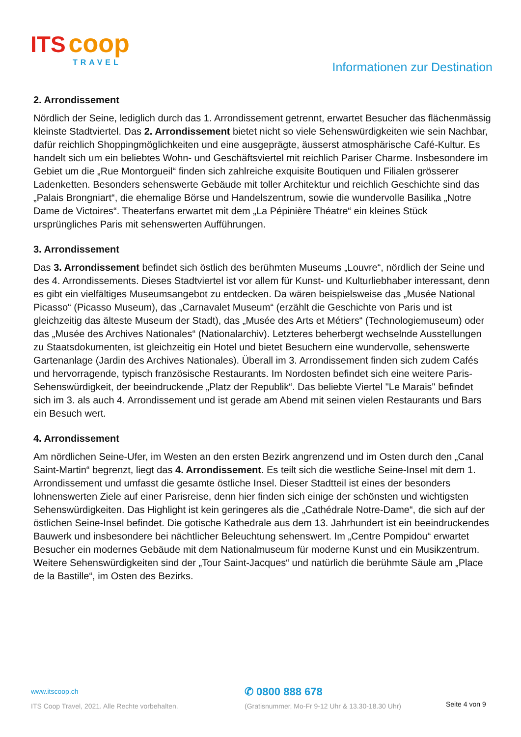ITS coop
TRAVEL
Informationen zur Destination
2. Arrondissement
Nördlich der Seine, lediglich durch das 1. Arrondissement getrennt, erwartet Besucher das flächenmässig kleinste Stadtviertel. Das 2. Arrondissement bietet nicht so viele Sehenswürdigkeiten wie sein Nachbar, dafür reichlich Shoppingmöglichkeiten und eine ausgeprägte, äusserst atmosphärische Café-Kultur. Es handelt sich um ein beliebtes Wohn- und Geschäftsviertel mit reichlich Pariser Charme. Insbesondere im Gebiet um die „Rue Montorgueil“ finden sich zahlreiche exquisite Boutiquen und Filialen grösserer Ladenketten. Besonders sehenswerte Gebäude mit toller Architektur und reichlich Geschichte sind das „Palais Brongniart“, die ehemalige Börse und Handelszentrum, sowie die wundervolle Basilika „Notre Dame de Victoires“. Theaterfans erwartet mit dem „La Pépinière Théatre“ ein kleines Stück ursprüngliches Paris mit sehenswerten Aufführungen.
3. Arrondissement
Das 3. Arrondissement befindet sich östlich des berühmten Museums „Louvre“, nördlich der Seine und des 4. Arrondissements. Dieses Stadtviertel ist vor allem für Kunst- und Kulturliebhaber interessant, denn es gibt ein vielfältiges Museumsangebot zu entdecken. Da wären beispielsweise das „Musée National Picasso“ (Picasso Museum), das „Carnavalet Museum“ (erzählt die Geschichte von Paris und ist gleichzeitig das älteste Museum der Stadt), das „Musée des Arts et Métiers“ (Technologiemuseum) oder das „Musée des Archives Nationales“ (Nationalarchiv). Letzteres beherbergt wechselnde Ausstellungen zu Staatsdokumenten, ist gleichzeitig ein Hotel und bietet Besuchern eine wundervolle, sehenswerte Gartenanlage (Jardin des Archives Nationales). Überall im 3. Arrondissement finden sich zudem Cafés und hervorragende, typisch französische Restaurants. Im Nordosten befindet sich eine weitere Paris-Sehenswürdigkeit, der beeindruckende „Platz der Republik“. Das beliebte Viertel "Le Marais" befindet sich im 3. als auch 4. Arrondissement und ist gerade am Abend mit seinen vielen Restaurants und Bars ein Besuch wert.
4. Arrondissement
Am nördlichen Seine-Ufer, im Westen an den ersten Bezirk angrenzend und im Osten durch den „Canal Saint-Martin“ begrenzt, liegt das 4. Arrondissement. Es teilt sich die westliche Seine-Insel mit dem 1. Arrondissement und umfasst die gesamte östliche Insel. Dieser Stadtteil ist eines der besonders lohnenswerten Ziele auf einer Parisreise, denn hier finden sich einige der schönsten und wichtigsten Sehenswürdigkeiten. Das Highlight ist kein geringeres als die „Cathédrale Notre-Dame“, die sich auf der östlichen Seine-Insel befindet. Die gotische Kathedrale aus dem 13. Jahrhundert ist ein beeindruckendes Bauwerk und insbesondere bei nächtlicher Beleuchtung sehenswert. Im „Centre Pompidou“ erwartet Besucher ein modernes Gebäude mit dem Nationalmuseum für moderne Kunst und ein Musikzentrum. Weitere Sehenswürdigkeiten sind der „Tour Saint-Jacques“ und natürlich die berühmte Säule am „Place de la Bastille“, im Osten des Bezirks.
www.itscoop.ch
ITS Coop Travel, 2021. Alle Rechte vorbehalten.
✆ 0800 888 678
(Gratisnummer, Mo-Fr 9-12 Uhr & 13.30-18.30 Uhr)
Seite 4 von 9